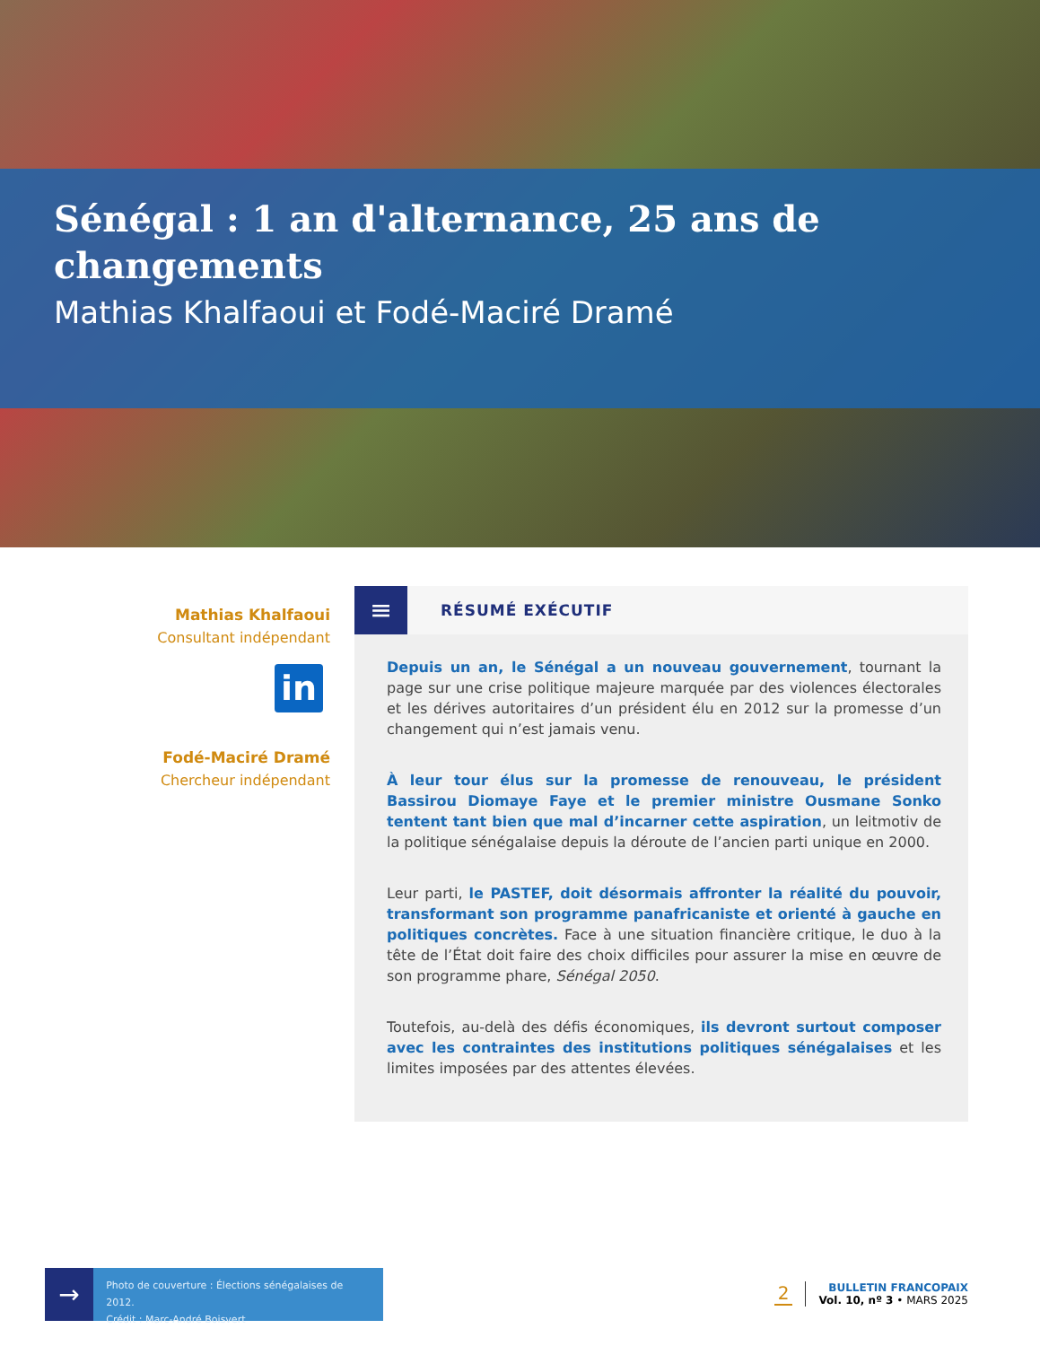Sénégal : 1 an d'alternance, 25 ans de changements
Mathias Khalfaoui et Fodé-Maciré Dramé
Mathias Khalfaoui
Consultant indépendant
in
Fodé-Maciré Dramé
Chercheur indépendant
≡
RÉSUMÉ EXÉCUTIF
Depuis un an, le Sénégal a un nouveau gouvernement, tournant la page sur une crise politique majeure marquée par des violences électorales et les dérives autoritaires d’un président élu en 2012 sur la promesse d’un changement qui n’est jamais venu.
À leur tour élus sur la promesse de renouveau, le président Bassirou Diomaye Faye et le premier ministre Ousmane Sonko tentent tant bien que mal d’incarner cette aspiration, un leitmotiv de la politique sénégalaise depuis la déroute de l’ancien parti unique en 2000.
Leur parti, le PASTEF, doit désormais affronter la réalité du pouvoir, transformant son programme panafricaniste et orienté à gauche en politiques concrètes. Face à une situation financière critique, le duo à la tête de l’État doit faire des choix difficiles pour assurer la mise en œuvre de son programme phare, Sénégal 2050.
Toutefois, au-delà des défis économiques, ils devront surtout composer avec les contraintes des institutions politiques sénégalaises et les limites imposées par des attentes élevées.
→
Photo de couverture : Élections sénégalaises de 2012.
Crédit : Marc-André Boisvert
2
BULLETIN FRANCOPAIX
Vol. 10, nº 3 • MARS 2025